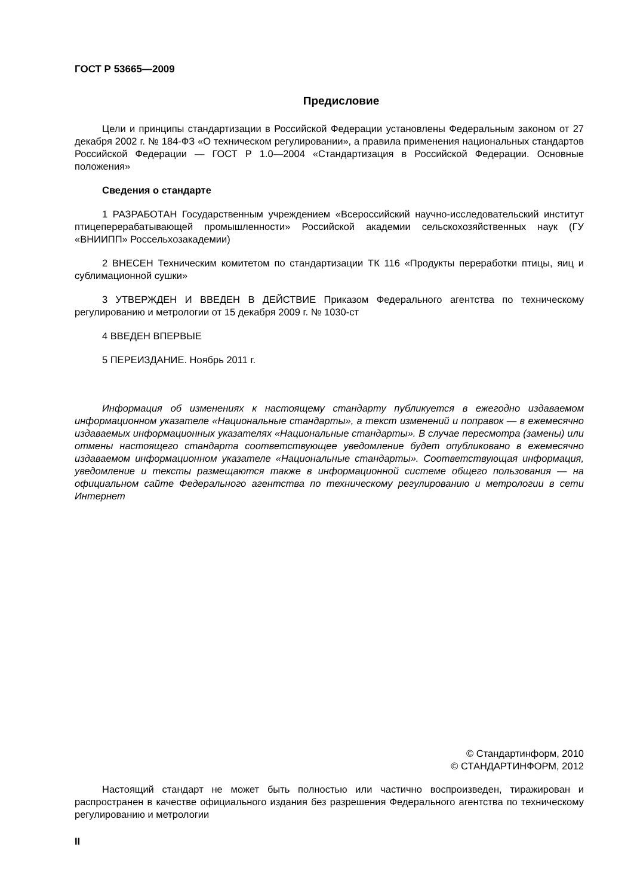ГОСТ Р 53665—2009
Предисловие
Цели и принципы стандартизации в Российской Федерации установлены Федеральным законом от 27 декабря 2002 г. № 184-ФЗ «О техническом регулировании», а правила применения национальных стандартов Российской Федерации — ГОСТ Р 1.0—2004 «Стандартизация в Российской Федерации. Основные положения»
Сведения о стандарте
1 РАЗРАБОТАН Государственным учреждением «Всероссийский научно-исследовательский институт птицеперерабатывающей промышленности» Российской академии сельскохозяйственных наук (ГУ «ВНИИПП» Россельхозакадемии)
2 ВНЕСЕН Техническим комитетом по стандартизации ТК 116 «Продукты переработки птицы, яиц и сублимационной сушки»
3 УТВЕРЖДЕН И ВВЕДЕН В ДЕЙСТВИЕ Приказом Федерального агентства по техническому регулированию и метрологии от 15 декабря 2009 г. № 1030-ст
4 ВВЕДЕН ВПЕРВЫЕ
5 ПЕРЕИЗДАНИЕ. Ноябрь 2011 г.
Информация об изменениях к настоящему стандарту публикуется в ежегодно издаваемом информационном указателе «Национальные стандарты», а текст изменений и поправок — в ежемесячно издаваемых информационных указателях «Национальные стандарты». В случае пересмотра (замены) или отмены настоящего стандарта соответствующее уведомление будет опубликовано в ежемесячно издаваемом информационном указателе «Национальные стандарты». Соответствующая информация, уведомление и тексты размещаются также в информационной системе общего пользования — на официальном сайте Федерального агентства по техническому регулированию и метрологии в сети Интернет
© Стандартинформ, 2010
© СТАНДАРТИНФОРМ, 2012
Настоящий стандарт не может быть полностью или частично воспроизведен, тиражирован и распространен в качестве официального издания без разрешения Федерального агентства по техническому регулированию и метрологии
II